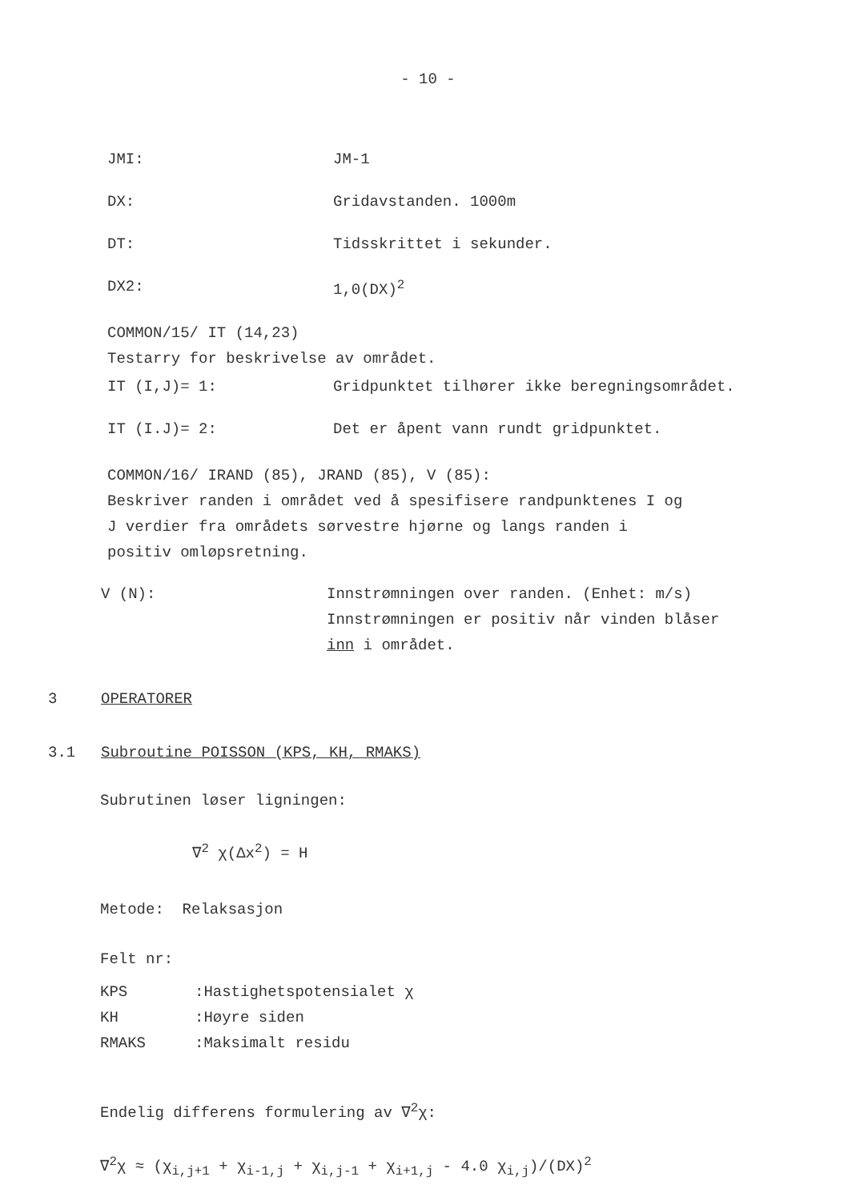- 10 -
JMI: JM-1
DX: Gridavstanden. 1000m
DT: Tidsskrittet i sekunder.
DX2: 1,0(DX)<sup>2</sup>
COMMON/15/ IT (14,23)
Testarry for beskrivelse av området.
IT (I,J)= 1: Gridpunktet tilhører ikke beregningsområdet.
IT (I.J)= 2: Det er åpent vann rundt gridpunktet.
COMMON/16/ IRAND (85), JRAND (85), V (85):
Beskriver randen i området ved å spesifisere randpunktenes I og
J verdier fra områdets sørvestre hjørne og langs randen i
positiv omløpsretning.
V (N): Innstrømningen over randen. (Enhet: m/s)
Innstrømningen er positiv når vinden blåser
inn i området.
3 OPERATORER
3.1 Subroutine POISSON (KPS, KH, RMAKS)
Subrutinen løser ligningen:
∇<sup>2</sup> χ(Δx<sup>2</sup>) = H
Metode: Relaksasjon
Felt nr:
KPS:Hastighetspotensialet χ
KH:Høyre siden
RMAKS:Maksimalt residu
Endelig differens formulering av ∇<sup>2</sup>χ:
∇<sup>2</sup>χ ≈ (χ<sub>i,j+1</sub> + χ<sub>i-1,j</sub> + χ<sub>i,j-1</sub> + χ<sub>i+1,j</sub> - 4.0 χ<sub>i,j</sub>)/(DX)<sup>2</sup>